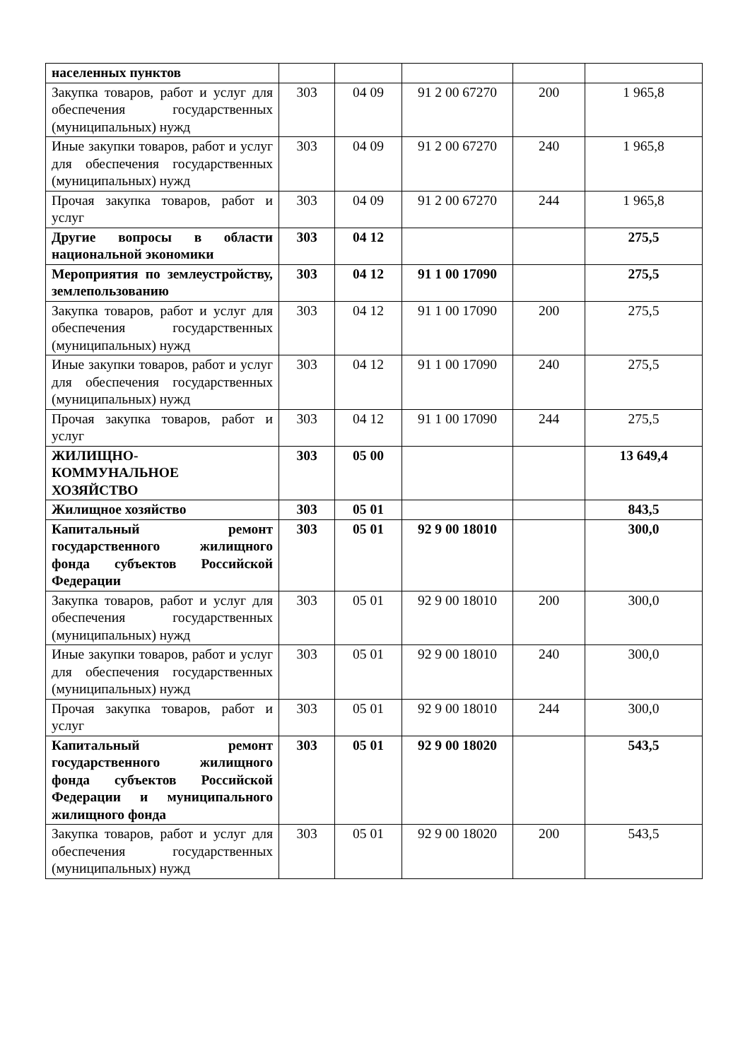| населенных пунктов | | | | | |
| Закупка товаров, работ и услуг для обеспечения государственных (муниципальных) нужд | 303 | 04 09 | 91 2 00 67270 | 200 | 1 965,8 |
| Иные закупки товаров, работ и услуг для обеспечения государственных (муниципальных) нужд | 303 | 04 09 | 91 2 00 67270 | 240 | 1 965,8 |
| Прочая закупка товаров, работ и услуг | 303 | 04 09 | 91 2 00 67270 | 244 | 1 965,8 |
| Другие вопросы в области национальной экономики | 303 | 04 12 | | | 275,5 |
| Мероприятия по землеустройству, землепользованию | 303 | 04 12 | 91 1 00 17090 | | 275,5 |
| Закупка товаров, работ и услуг для обеспечения государственных (муниципальных) нужд | 303 | 04 12 | 91 1 00 17090 | 200 | 275,5 |
| Иные закупки товаров, работ и услуг для обеспечения государственных (муниципальных) нужд | 303 | 04 12 | 91 1 00 17090 | 240 | 275,5 |
| Прочая закупка товаров, работ и услуг | 303 | 04 12 | 91 1 00 17090 | 244 | 275,5 |
| ЖИЛИЩНО- КОММУНАЛЬНОЕ ХОЗЯЙСТВО | 303 | 05 00 | | | 13 649,4 |
| Жилищное хозяйство | 303 | 05 01 | | | 843,5 |
| Капитальный ремонт государственного жилищного фонда субъектов Российской Федерации | 303 | 05 01 | 92 9 00 18010 | | 300,0 |
| Закупка товаров, работ и услуг для обеспечения государственных (муниципальных) нужд | 303 | 05 01 | 92 9 00 18010 | 200 | 300,0 |
| Иные закупки товаров, работ и услуг для обеспечения государственных (муниципальных) нужд | 303 | 05 01 | 92 9 00 18010 | 240 | 300,0 |
| Прочая закупка товаров, работ и услуг | 303 | 05 01 | 92 9 00 18010 | 244 | 300,0 |
| Капитальный ремонт государственного жилищного фонда субъектов Российской Федерации и муниципального жилищного фонда | 303 | 05 01 | 92 9 00 18020 | | 543,5 |
| Закупка товаров, работ и услуг для обеспечения государственных (муниципальных) нужд | 303 | 05 01 | 92 9 00 18020 | 200 | 543,5 |